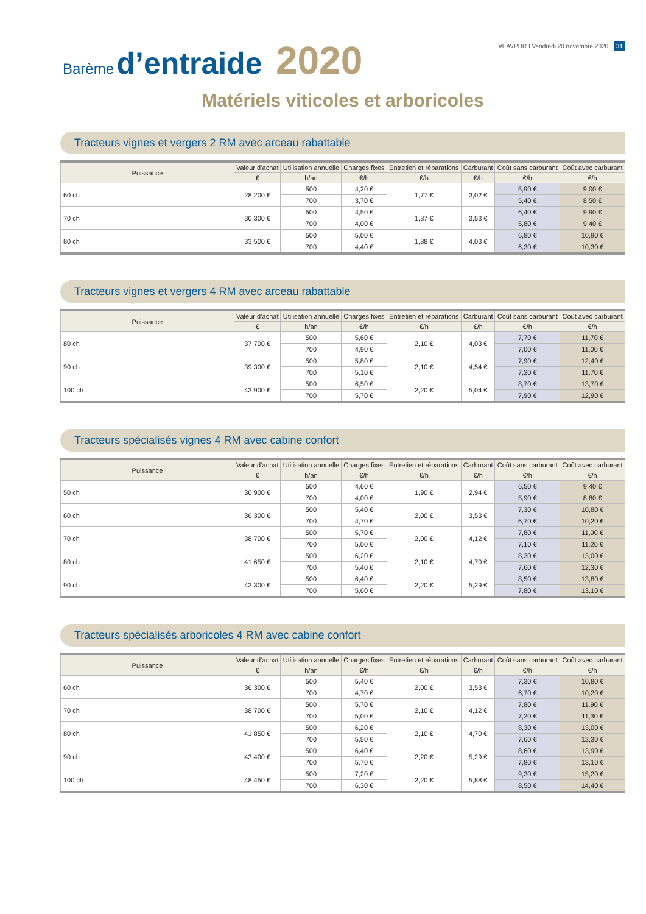Barème d’entraide 2020
#EAVPHR I Vendredi 20 novembre 2020 31
Matériels viticoles et arboricoles
Tracteurs vignes et vergers 2 RM avec arceau rabattable
| Puissance | Valeur d’achat | Utilisation annuelle | Charges fixes | Entretien et réparations | Carburant | Coût sans carburant | Coût avec carburant |
| --- | --- | --- | --- | --- | --- | --- | --- |
| | € | h/an | €/h | €/h | €/h | €/h | €/h |
| 60 ch | 28 200 € | 500 | 4,20 € | 1,77 € | 3,02 € | 5,90 € | 9,00 € |
| | | 700 | 3,70 € | | | 5,40 € | 8,50 € |
| 70 ch | 30 300 € | 500 | 4,50 € | 1,87 € | 3,53 € | 6,40 € | 9,90 € |
| | | 700 | 4,00 € | | | 5,80 € | 9,40 € |
| 80 ch | 33 500 € | 500 | 5,00 € | 1,88 € | 4,03 € | 6,80 € | 10,90 € |
| | | 700 | 4,40 € | | | 6,30 € | 10,30 € |
Tracteurs vignes et vergers 4 RM avec arceau rabattable
| Puissance | Valeur d’achat | Utilisation annuelle | Charges fixes | Entretien et réparations | Carburant | Coût sans carburant | Coût avec carburant |
| --- | --- | --- | --- | --- | --- | --- | --- |
| | € | h/an | €/h | €/h | €/h | €/h | €/h |
| 80 ch | 37 700 € | 500 | 5,60 € | 2,10 € | 4,03 € | 7,70 € | 11,70 € |
| | | 700 | 4,90 € | | | 7,00 € | 11,00 € |
| 90 ch | 39 300 € | 500 | 5,80 € | 2,10 € | 4,54 € | 7,90 € | 12,40 € |
| | | 700 | 5,10 € | | | 7,20 € | 11,70 € |
| 100 ch | 43 900 € | 500 | 6,50 € | 2,20 € | 5,04 € | 8,70 € | 13,70 € |
| | | 700 | 5,70 € | | | 7,90 € | 12,90 € |
Tracteurs spécialisés vignes 4 RM avec cabine confort
| Puissance | Valeur d’achat | Utilisation annuelle | Charges fixes | Entretien et réparations | Carburant | Coût sans carburant | Coût avec carburant |
| --- | --- | --- | --- | --- | --- | --- | --- |
| | € | h/an | €/h | €/h | €/h | €/h | €/h |
| 50 ch | 30 900 € | 500 | 4,60 € | 1,90 € | 2,94 € | 6,50 € | 9,40 € |
| | | 700 | 4,00 € | | | 5,90 € | 8,80 € |
| 60 ch | 36 300 € | 500 | 5,40 € | 2,00 € | 3,53 € | 7,30 € | 10,80 € |
| | | 700 | 4,70 € | | | 6,70 € | 10,20 € |
| 70 ch | 38 700 € | 500 | 5,70 € | 2,00 € | 4,12 € | 7,80 € | 11,90 € |
| | | 700 | 5,00 € | | | 7,10 € | 11,20 € |
| 80 ch | 41 650 € | 500 | 6,20 € | 2,10 € | 4,70 € | 8,30 € | 13,00 € |
| | | 700 | 5,40 € | | | 7,60 € | 12,30 € |
| 90 ch | 43 300 € | 500 | 6,40 € | 2,20 € | 5,29 € | 8,50 € | 13,80 € |
| | | 700 | 5,60 € | | | 7,80 € | 13,10 € |
Tracteurs spécialisés arboricoles 4 RM avec cabine confort
| Puissance | Valeur d’achat | Utilisation annuelle | Charges fixes | Entretien et réparations | Carburant | Coût sans carburant | Coût avec carburant |
| --- | --- | --- | --- | --- | --- | --- | --- |
| | € | h/an | €/h | €/h | €/h | €/h | €/h |
| 60 ch | 36 300 € | 500 | 5,40 € | 2,00 € | 3,53 € | 7,30 € | 10,80 € |
| | | 700 | 4,70 € | | | 6,70 € | 10,20 € |
| 70 ch | 38 700 € | 500 | 5,70 € | 2,10 € | 4,12 € | 7,80 € | 11,90 € |
| | | 700 | 5,00 € | | | 7,20 € | 11,30 € |
| 80 ch | 41 850 € | 500 | 6,20 € | 2,10 € | 4,70 € | 8,30 € | 13,00 € |
| | | 700 | 5,50 € | | | 7,60 € | 12,30 € |
| 90 ch | 43 400 € | 500 | 6,40 € | 2,20 € | 5,29 € | 8,60 € | 13,90 € |
| | | 700 | 5,70 € | | | 7,80 € | 13,10 € |
| 100 ch | 48 450 € | 500 | 7,20 € | 2,20 € | 5,88 € | 9,30 € | 15,20 € |
| | | 700 | 6,30 € | | | 8,50 € | 14,40 € |